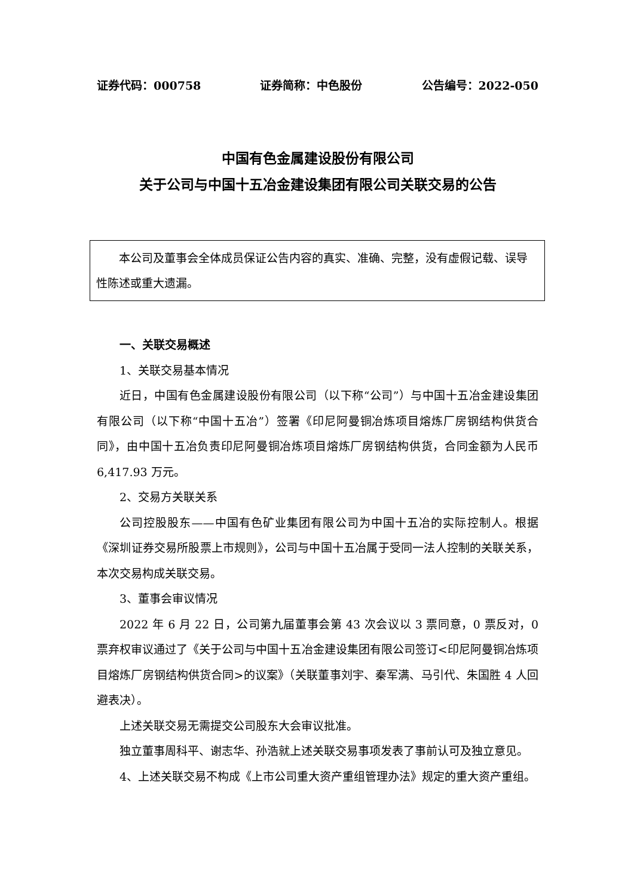证券代码：000758 证券简称：中色股份 公告编号：2022-050
中国有色金属建设股份有限公司
关于公司与中国十五冶金建设集团有限公司关联交易的公告
本公司及董事会全体成员保证公告内容的真实、准确、完整，没有虚假记载、误导性陈述或重大遗漏。
一、关联交易概述
1、关联交易基本情况
近日，中国有色金属建设股份有限公司（以下称“公司”）与中国十五冶金建设集团有限公司（以下称“中国十五冶”）签署《印尼阿曼铜冶炼项目熔炼厂房钢结构供货合同》，由中国十五冶负责印尼阿曼铜冶炼项目熔炼厂房钢结构供货，合同金额为人民币 6,417.93 万元。
2、交易方关联关系
公司控股股东——中国有色矿业集团有限公司为中国十五冶的实际控制人。根据《深圳证券交易所股票上市规则》，公司与中国十五冶属于受同一法人控制的关联关系，本次交易构成关联交易。
3、董事会审议情况
2022 年 6 月 22 日，公司第九届董事会第 43 次会议以 3 票同意，0 票反对，0 票弃权审议通过了《关于公司与中国十五冶金建设集团有限公司签订<印尼阿曼铜冶炼项目熔炼厂房钢结构供货合同>的议案》（关联董事刘宇、秦军满、马引代、朱国胜 4 人回避表决）。
上述关联交易无需提交公司股东大会审议批准。
独立董事周科平、谢志华、孙浩就上述关联交易事项发表了事前认可及独立意见。
4、上述关联交易不构成《上市公司重大资产重组管理办法》规定的重大资产重组。